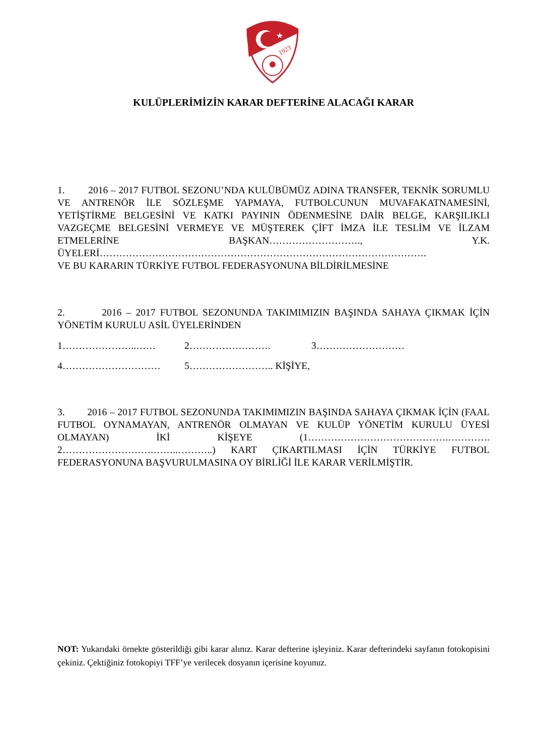★
1923
KULÜPLERİMİZİN KARAR DEFTERİNE ALACAĞI KARAR
1. 2016 – 2017 FUTBOL SEZONU’NDA KULÜBÜMÜZ ADINA TRANSFER, TEKNİK SORUMLU VE ANTRENÖR İLE SÖZLEŞME YAPMAYA, FUTBOLCUNUN MUVAFAKATNAMESİNİ, YETİŞTİRME BELGESİNİ VE KATKI PAYININ ÖDENMESİNE DAİR BELGE, KARŞILIKLI VAZGEÇME BELGESİNİ VERMEYE VE MÜŞTEREK ÇİFT İMZA İLE TESLİM VE İLZAM ETMELERİNE BAŞKAN………………………., Y.K. ÜYELERİ……………………………………………………………………………………….
VE BU KARARIN TÜRKİYE FUTBOL FEDERASYONUNA BİLDİRİLMESİNE
2. 2016 – 2017 FUTBOL SEZONUNDA TAKIMIMIZIN BAŞINDA SAHAYA ÇIKMAK İÇİN YÖNETİM KURULU ASİL ÜYELERİNDEN
1…………………..…… 2……………………. 3………………………
4………………………… 5…………………….. KİŞİYE,
3. 2016 – 2017 FUTBOL SEZONUNDA TAKIMIMIZIN BAŞINDA SAHAYA ÇIKMAK İÇİN (FAAL FUTBOL OYNAMAYAN, ANTRENÖR OLMAYAN VE KULÜP YÖNETİM KURULU ÜYESİ OLMAYAN) İKİ KİŞEYE (1…………………………………….…………. 2……………………….……..………..) KART ÇIKARTILMASI İÇİN TÜRKİYE FUTBOL FEDERASYONUNA BAŞVURULMASINA OY BİRLİĞİ İLE KARAR VERİLMİŞTİR.
NOT: Yukarıdaki örnekte gösterildiği gibi karar alınız. Karar defterine işleyiniz. Karar defterindeki sayfanın fotokopisini çekiniz. Çektiğiniz fotokopiyi TFF’ye verilecek dosyanın içerisine koyunuz.